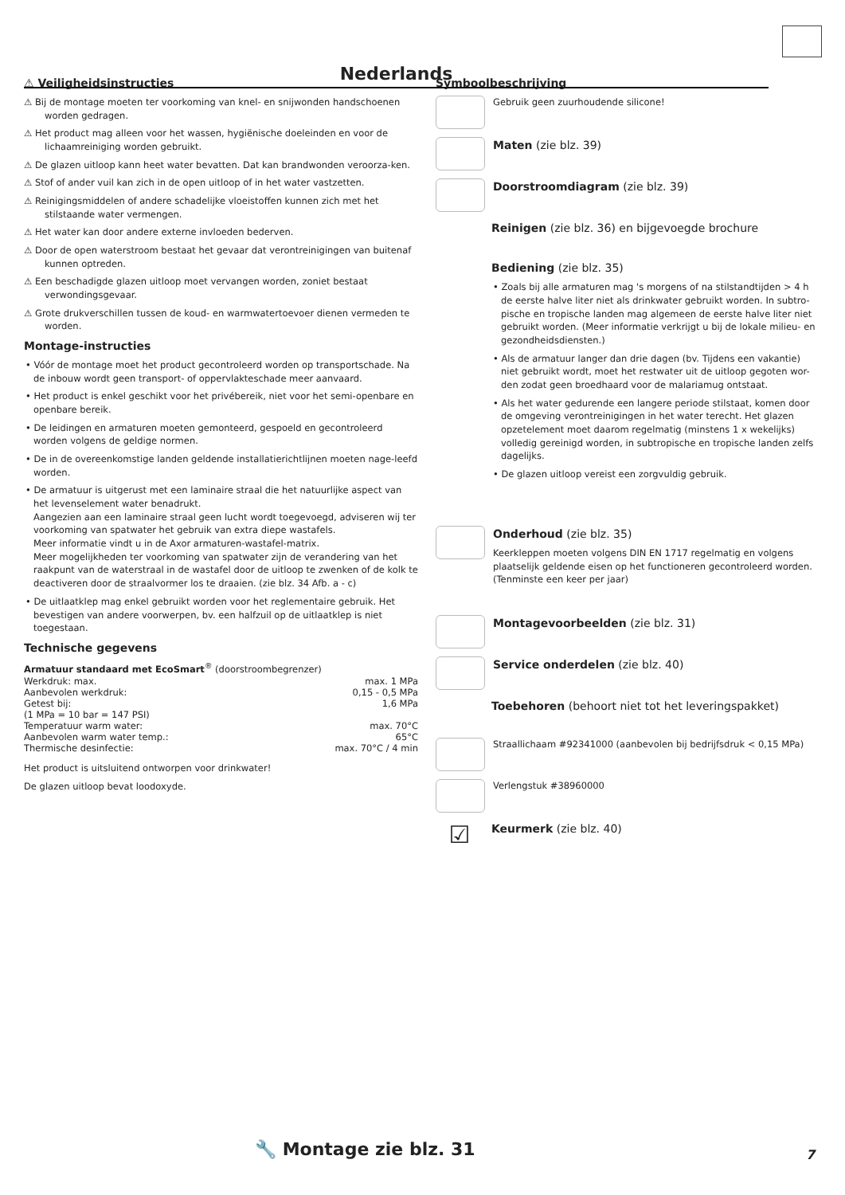Nederlands
⚠ Veiligheidsinstructies
⚠ Bij de montage moeten ter voorkoming van knel- en snijwonden handschoenen worden gedragen.
⚠ Het product mag alleen voor het wassen, hygiënische doeleinden en voor de lichaamreiniging worden gebruikt.
⚠ De glazen uitloop kann heet water bevatten. Dat kan brandwonden veroorza-ken.
⚠ Stof of ander vuil kan zich in de open uitloop of in het water vastzetten.
⚠ Reinigingsmiddelen of andere schadelijke vloeistoffen kunnen zich met het stilstaande water vermengen.
⚠ Het water kan door andere externe invloeden bederven.
⚠ Door de open waterstroom bestaat het gevaar dat verontreinigingen van buitenaf kunnen optreden.
⚠ Een beschadigde glazen uitloop moet vervangen worden, zoniet bestaat verwondingsgevaar.
⚠ Grote drukverschillen tussen de koud- en warmwatertoevoer dienen vermeden te worden.
Montage-instructies
• Vóór de montage moet het product gecontroleerd worden op transportschade. Na de inbouw wordt geen transport- of oppervlakteschade meer aanvaard.
• Het product is enkel geschikt voor het privébereik, niet voor het semi-openbare en openbare bereik.
• De leidingen en armaturen moeten gemonteerd, gespoeld en gecontroleerd worden volgens de geldige normen.
• De in de overeenkomstige landen geldende installatierichtlijnen moeten nage-leefd worden.
• De armatuur is uitgerust met een laminaire straal die het natuurlijke aspect van het levenselement water benadrukt.
Aangezien aan een laminaire straal geen lucht wordt toegevoegd, adviseren wij ter voorkoming van spatwater het gebruik van extra diepe wastafels.
Meer informatie vindt u in de Axor armaturen-wastafel-matrix.
Meer mogelijkheden ter voorkoming van spatwater zijn de verandering van het raakpunt van de waterstraal in de wastafel door de uitloop te zwenken of de kolk te deactiveren door de straalvormer los te draaien. (zie blz. 34 Afb. a - c)
• De uitlaatklep mag enkel gebruikt worden voor het reglementaire gebruik. Het bevestigen van andere voorwerpen, bv. een halfzuil op de uitlaatklep is niet toegestaan.
Technische gegevens
Armatuur standaard met EcoSmart<sup>®</sup> (doorstroombegrenzer)
| Werkdruk: max. | max. 1 MPa |
| Aanbevolen werkdruk: | 0,15 - 0,5 MPa |
| Getest bij: | 1,6 MPa |
| (1 MPa = 10 bar = 147 PSI) | |
| Temperatuur warm water: | max. 70°C |
| Aanbevolen warm water temp.: | 65°C |
| Thermische desinfectie: | max. 70°C / 4 min |
Het product is uitsluitend ontworpen voor drinkwater!
De glazen uitloop bevat loodoxyde.
Symboolbeschrijving
Gebruik geen zuurhoudende silicone!
Maten (zie blz. 39)
Doorstroomdiagram (zie blz. 39)
Reinigen (zie blz. 36) en bijgevoegde brochure
Bediening (zie blz. 35)
• Zoals bij alle armaturen mag 's morgens of na stilstandtijden > 4 h de eerste halve liter niet als drinkwater gebruikt worden. In subtro-pische en tropische landen mag algemeen de eerste halve liter niet gebruikt worden. (Meer informatie verkrijgt u bij de lokale milieu- en gezondheidsdiensten.)
• Als de armatuur langer dan drie dagen (bv. Tijdens een vakantie) niet gebruikt wordt, moet het restwater uit de uitloop gegoten wor-den zodat geen broedhaard voor de malariamug ontstaat.
• Als het water gedurende een langere periode stilstaat, komen door de omgeving verontreinigingen in het water terecht. Het glazen opzetelement moet daarom regelmatig (minstens 1 x wekelijks) volledig gereinigd worden, in subtropische en tropische landen zelfs dagelijks.
• De glazen uitloop vereist een zorgvuldig gebruik.
Onderhoud (zie blz. 35)
Keerkleppen moeten volgens DIN EN 1717 regelmatig en volgens plaatselijk geldende eisen op het functioneren gecontroleerd worden. (Tenminste een keer per jaar)
Montagevoorbeelden (zie blz. 31)
Service onderdelen (zie blz. 40)
Toebehoren (behoort niet tot het leveringspakket)
Straallichaam #92341000 (aanbevolen bij bedrijfsdruk < 0,15 MPa)
Verlengstuk #38960000
☑
Keurmerk (zie blz. 40)
🔧 Montage zie blz. 31 7